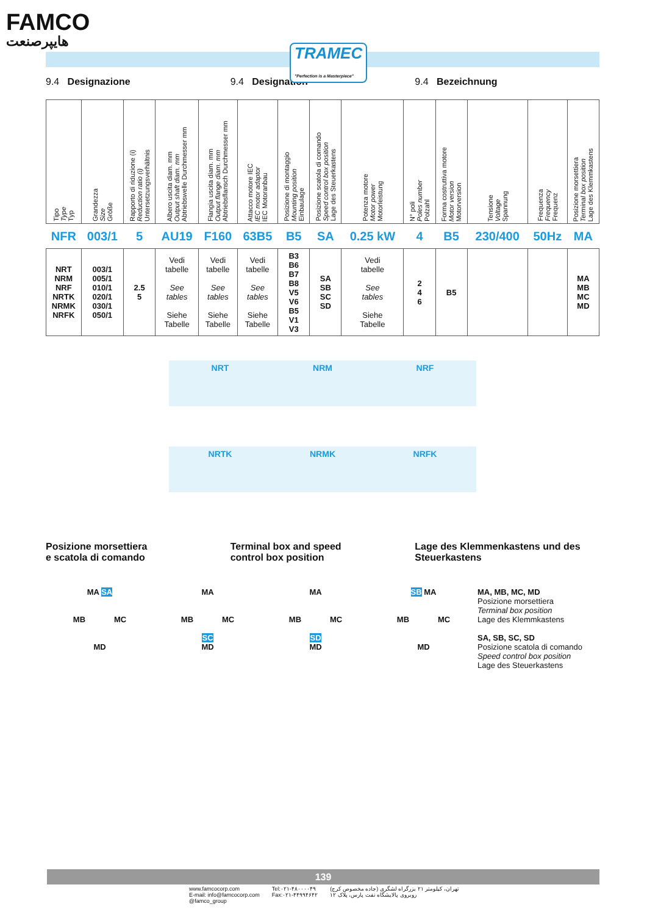FAMCO
هایپرصنعت
TRAMEC
"Perfection is a Masterpiece"
9.4 Designazione 9.4 Designation 9.4 Bezeichnung
| Tipo Type Typ | Grandezza Size Größe | Rapporto di riduzione (i) Reduction ratio (i) Untersetzungsverhältnis | Albero uscita diam. mm Output shaft diam. mm Abtriebswelle Durchmesser mm | Flangia uscita diam. mm Output flange diam. mm Abtriebsflansch Durchmesser mm | Attacco motore IEC IEC motor adaptor IEC Motoranbau | Posizione di montaggio Mounting position Einbaulage | Posizione scatola di comando Speed control box position Lage des Steuerkastens | Potenza motore Motor power Motorleistung | N° poli Poles number Polzahl | Forma costruttiva motore Motor version Motorversion | Tensione Voltage Spannung | Frequenza Frequency Frequenz | Posizione morsettiera Terminal box position Lage des Klemmkastens |
| --- | --- | --- | --- | --- | --- | --- | --- | --- | --- | --- | --- | --- | --- |
| NFR | 003/1 | 5 | AU19 | F160 | 63B5 | B5 | SA | 0.25 kW | 4 | B5 | 230/400 | 50Hz | MA |
| NRT NRM NRF NRTK NRMK NRFK | 003/1 005/1 010/1 020/1 030/1 050/1 | 2.5 5 | Vedi tabelle See tables Siehe Tabelle | Vedi tabelle See tables Siehe Tabelle | Vedi tabelle See tables Siehe Tabelle | B3 B6 B7 B8 V5 V6 B5 V1 V3 | SA SB SC SD | Vedi tabelle See tables Siehe Tabelle | 2 4 6 | B5 | | | MA MB MC MD |
NRT NRM NRF
NRTK NRMK NRFK
Posizione morsettiera
e scatola di comando
Terminal box and speed
control box position
Lage des Klemmenkastens und des
Steuerkastens
MA SA
MB MC
MD
MA
MB MC
SC
MD
MA
MB MC
SD
MD
SB MA
MB MC
MD
MA, MB, MC, MD
Posizione morsettiera
Terminal box position
Lage des Klemmkastens
SA, SB, SC, SD
Posizione scatola di comando
Speed control box position
Lage des Steuerkastens
139
www.famcocorp.com
E-mail: info@famcocorp.com
@famco_group
Tel:۰۲۱-۴۸۰۰۰۰۴۹
Fax:۰۲۱-۴۴۹۹۴۶۴۲
تهران، کیلومتر ۲۱ بزرگراه لشگری (جاده مخصوص کرج)
روبروی پالایشگاه نفت پارس، پلاک ۱۲